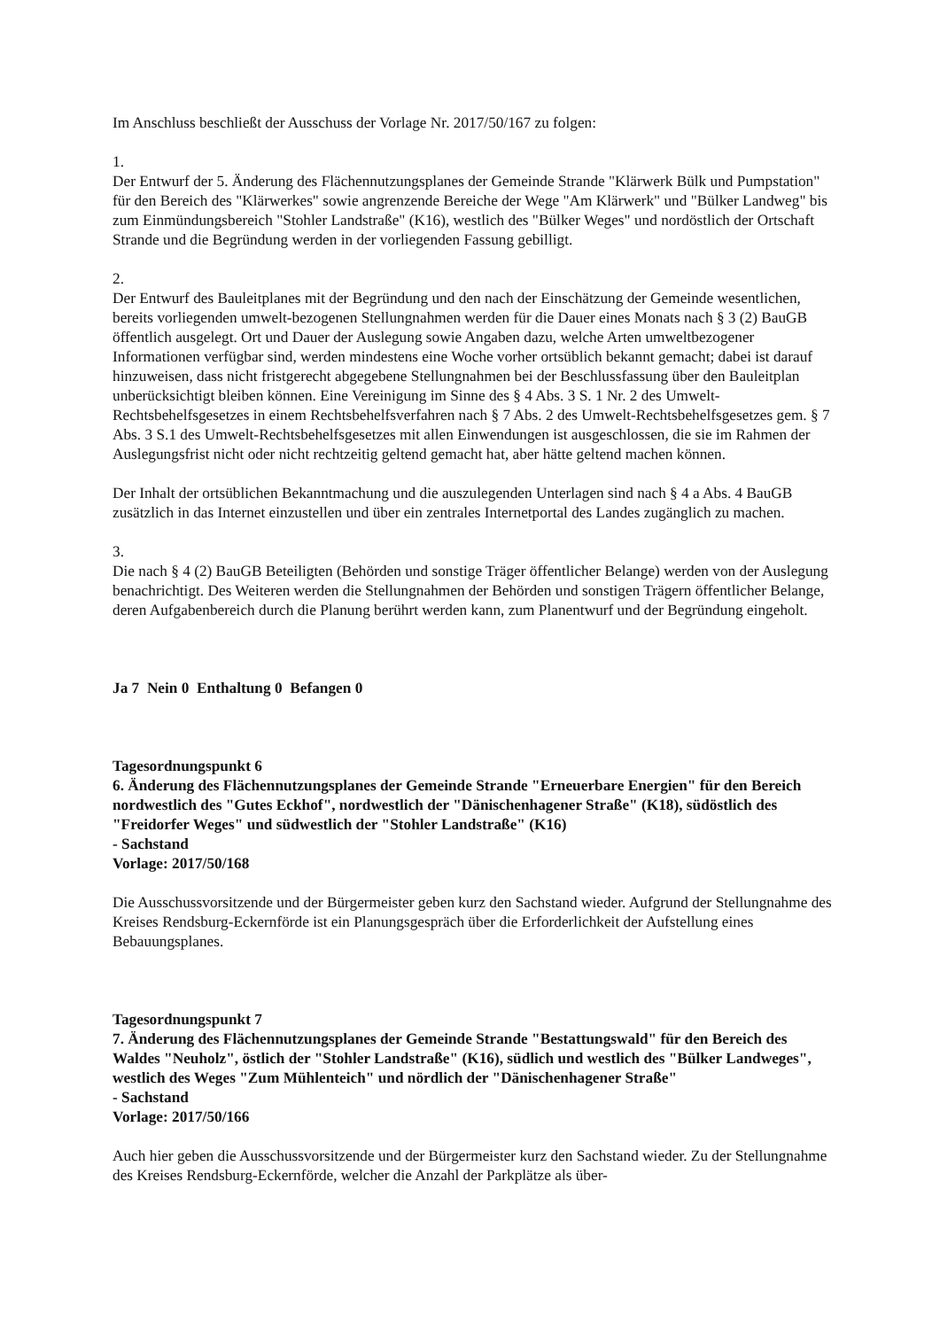Im Anschluss beschließt der Ausschuss der Vorlage Nr. 2017/50/167 zu folgen:
1.
Der Entwurf der 5. Änderung des Flächennutzungsplanes der Gemeinde Strande "Klärwerk Bülk und Pumpstation" für den Bereich des "Klärwerkes" sowie angrenzende Bereiche der Wege "Am Klärwerk" und "Bülker Landweg" bis zum Einmündungsbereich "Stohler Landstraße" (K16), westlich des "Bülker Weges" und nordöstlich der Ortschaft Strande und die Begründung werden in der vorliegenden Fassung gebilligt.
2.
Der Entwurf des Bauleitplanes mit der Begründung und den nach der Einschätzung der Gemeinde wesentlichen, bereits vorliegenden umwelt-bezogenen Stellungnahmen werden für die Dauer eines Monats nach § 3 (2) BauGB öffentlich ausgelegt. Ort und Dauer der Auslegung sowie Angaben dazu, welche Arten umweltbezogener Informationen verfügbar sind, werden mindestens eine Woche vorher ortsüblich bekannt gemacht; dabei ist darauf hinzuweisen, dass nicht fristgerecht abgegebene Stellungnahmen bei der Beschlussfassung über den Bauleitplan unberücksichtigt bleiben können. Eine Vereinigung im Sinne des § 4 Abs. 3 S. 1 Nr. 2 des Umwelt-Rechtsbehelfsgesetzes in einem Rechtsbehelfsverfahren nach § 7 Abs. 2 des Umwelt-Rechtsbehelfsgesetzes gem. § 7 Abs. 3 S.1 des Umwelt-Rechtsbehelfsgesetzes mit allen Einwendungen ist ausgeschlossen, die sie im Rahmen der Auslegungsfrist nicht oder nicht rechtzeitig geltend gemacht hat, aber hätte geltend machen können.
Der Inhalt der ortsüblichen Bekanntmachung und die auszulegenden Unterlagen sind nach § 4 a Abs. 4 BauGB zusätzlich in das Internet einzustellen und über ein zentrales Internetportal des Landes zugänglich zu machen.
3.
Die nach § 4 (2) BauGB Beteiligten (Behörden und sonstige Träger öffentlicher Belange) werden von der Auslegung benachrichtigt. Des Weiteren werden die Stellungnahmen der Behörden und sonstigen Trägern öffentlicher Belange, deren Aufgabenbereich durch die Planung berührt werden kann, zum Planentwurf und der Begründung eingeholt.
Ja 7 Nein 0 Enthaltung 0 Befangen 0
Tagesordnungspunkt 6
6. Änderung des Flächennutzungsplanes der Gemeinde Strande "Erneuerbare Energien" für den Bereich nordwestlich des "Gutes Eckhof", nordwestlich der "Dänischenhagener Straße" (K18), südöstlich des "Freidorfer Weges" und südwestlich der "Stohler Landstraße" (K16)
- Sachstand
Vorlage: 2017/50/168
Die Ausschussvorsitzende und der Bürgermeister geben kurz den Sachstand wieder. Aufgrund der Stellungnahme des Kreises Rendsburg-Eckernförde ist ein Planungsgespräch über die Erforderlichkeit der Aufstellung eines Bebauungsplanes.
Tagesordnungspunkt 7
7. Änderung des Flächennutzungsplanes der Gemeinde Strande "Bestattungswald" für den Bereich des Waldes "Neuholz", östlich der "Stohler Landstraße" (K16), südlich und westlich des "Bülker Landweges", westlich des Weges "Zum Mühlenteich" und nördlich der "Dänischenhagener Straße"
- Sachstand
Vorlage: 2017/50/166
Auch hier geben die Ausschussvorsitzende und der Bürgermeister kurz den Sachstand wieder. Zu der Stellungnahme des Kreises Rendsburg-Eckernförde, welcher die Anzahl der Parkplätze als über-